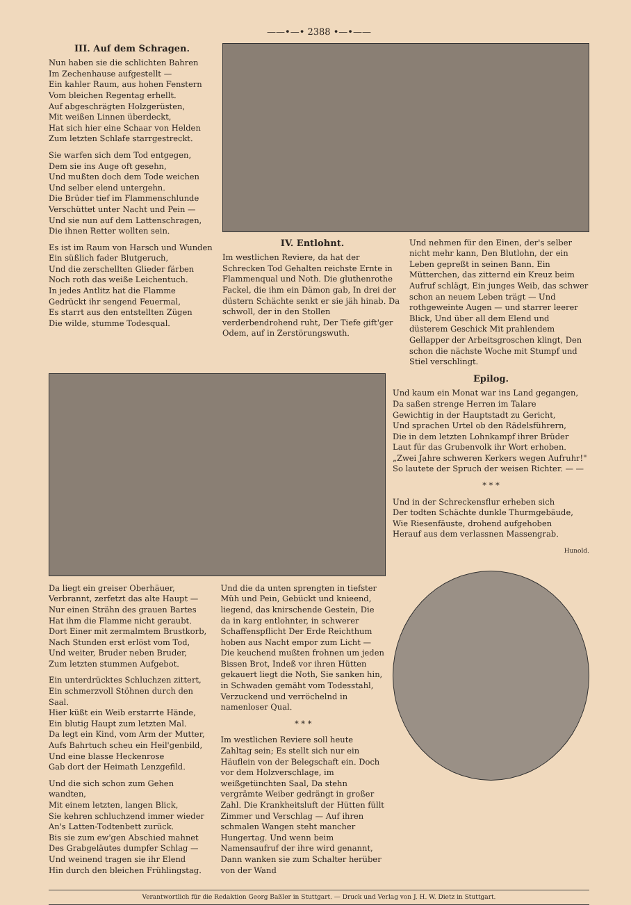——•—• 2388 •—•——
III. Auf dem Schragen.
Nun haben sie die schlichten Bahren
Im Zechenhause aufgestellt —
Ein kahler Raum, aus hohen Fenstern
Vom bleichen Regentag erhellt.
Auf abgeschrägten Holzgerüsten,
Mit weißen Linnen überdeckt,
Hat sich hier eine Schaar von Helden
Zum letzten Schlafe starrgestreckt.
Sie warfen sich dem Tod entgegen,
Dem sie ins Auge oft gesehn,
Und mußten doch dem Tode weichen
Und selber elend untergehn.
Die Brüder tief im Flammenschlunde
Verschüttet unter Nacht und Pein —
Und sie nun auf dem Lattenschragen,
Die ihnen Retter wollten sein.
Es ist im Raum von Harsch und Wunden
Ein süßlich fader Blutgeruch,
Und die zerschellten Glieder färben
Noch roth das weiße Leichentuch.
In jedes Antlitz hat die Flamme
Gedrückt ihr sengend Feuermal,
Es starrt aus den entstellten Zügen
Die wilde, stumme Todesqual.
IV. Entlohnt.
Im westlichen Reviere, da hat der Schrecken Tod Gehalten reichste Ernte in Flammenqual und Noth. Die gluthenrothe Fackel, die ihm ein Dämon gab, In drei der düstern Schächte senkt er sie jäh hinab. Da schwoll, der in den Stollen verderbendrohend ruht, Der Tiefe gift'ger Odem, auf in Zerstörungswuth.
Und nehmen für den Einen, der's selber nicht mehr kann, Den Blutlohn, der ein Leben gepreßt in seinen Bann. Ein Mütterchen, das zitternd ein Kreuz beim Aufruf schlägt, Ein junges Weib, das schwer schon an neuem Leben trägt — Und rothgeweinte Augen — und starrer leerer Blick, Und über all dem Elend und düsterem Geschick Mit prahlendem Gellapper der Arbeitsgroschen klingt, Den schon die nächste Woche mit Stumpf und Stiel verschlingt.
Da liegt ein greiser Oberhäuer,
Verbrannt, zerfetzt das alte Haupt —
Nur einen Strähn des grauen Bartes
Hat ihm die Flamme nicht geraubt.
Dort Einer mit zermalmtem Brustkorb,
Nach Stunden erst erlöst vom Tod,
Und weiter, Bruder neben Bruder,
Zum letzten stummen Aufgebot.
Ein unterdrücktes Schluchzen zittert,
Ein schmerzvoll Stöhnen durch den Saal.
Hier küßt ein Weib erstarrte Hände,
Ein blutig Haupt zum letzten Mal.
Da legt ein Kind, vom Arm der Mutter,
Aufs Bahrtuch scheu ein Heil'genbild,
Und eine blasse Heckenrose
Gab dort der Heimath Lenzgefild.
Und die sich schon zum Gehen wandten,
Mit einem letzten, langen Blick,
Sie kehren schluchzend immer wieder
An's Latten-Todtenbett zurück.
Bis sie zum ew'gen Abschied mahnet
Des Grabgeläutes dumpfer Schlag —
Und weinend tragen sie ihr Elend
Hin durch den bleichen Frühlingstag.
Und die da unten sprengten in tiefster Müh und Pein, Gebückt und knieend, liegend, das knirschende Gestein, Die da in karg entlohnter, in schwerer Schaffenspflicht Der Erde Reichthum hoben aus Nacht empor zum Licht — Die keuchend mußten frohnen um jeden Bissen Brot, Indeß vor ihren Hütten gekauert liegt die Noth, Sie sanken hin, in Schwaden gemäht vom Todesstahl, Verzuckend und verröchelnd in namenloser Qual.
* * *
Im westlichen Reviere soll heute Zahltag sein; Es stellt sich nur ein Häuflein von der Belegschaft ein. Doch vor dem Holzverschlage, im weißgetünchten Saal, Da stehn vergrämte Weiber gedrängt in großer Zahl. Die Krankheitsluft der Hütten füllt Zimmer und Verschlag — Auf ihren schmalen Wangen steht mancher Hungertag. Und wenn beim Namensaufruf der ihre wird genannt, Dann wanken sie zum Schalter herüber von der Wand
Epilog.
Und kaum ein Monat war ins Land gegangen,
Da saßen strenge Herren im Talare
Gewichtig in der Hauptstadt zu Gericht,
Und sprachen Urtel ob den Rädelsführern,
Die in dem letzten Lohnkampf ihrer Brüder
Laut für das Grubenvolk ihr Wort erhoben.
„Zwei Jahre schweren Kerkers wegen Aufruhr!"
So lautete der Spruch der weisen Richter. — —
* * *
Und in der Schreckensflur erheben sich
Der todten Schächte dunkle Thurmgebäude,
Wie Riesenfäuste, drohend aufgehoben
Herauf aus dem verlassnen Massengrab.
Hunold.
Verantwortlich für die Redaktion Georg Baßler in Stuttgart. — Druck und Verlag von J. H. W. Dietz in Stuttgart.